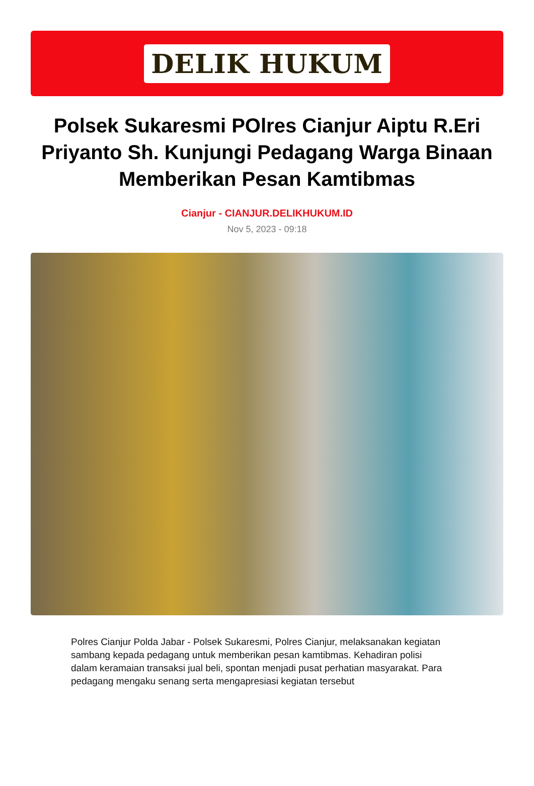DELIK HUKUM
Polsek Sukaresmi POlres Cianjur Aiptu R.Eri Priyanto Sh. Kunjungi Pedagang Warga Binaan Memberikan Pesan Kamtibmas
Cianjur - CIANJUR.DELIKHUKUM.ID
Nov 5, 2023 - 09:18
Polres Cianjur Polda Jabar - Polsek Sukaresmi, Polres Cianjur, melaksanakan kegiatan sambang kepada pedagang untuk memberikan pesan kamtibmas. Kehadiran polisi dalam keramaian transaksi jual beli, spontan menjadi pusat perhatian masyarakat. Para pedagang mengaku senang serta mengapresiasi kegiatan tersebut